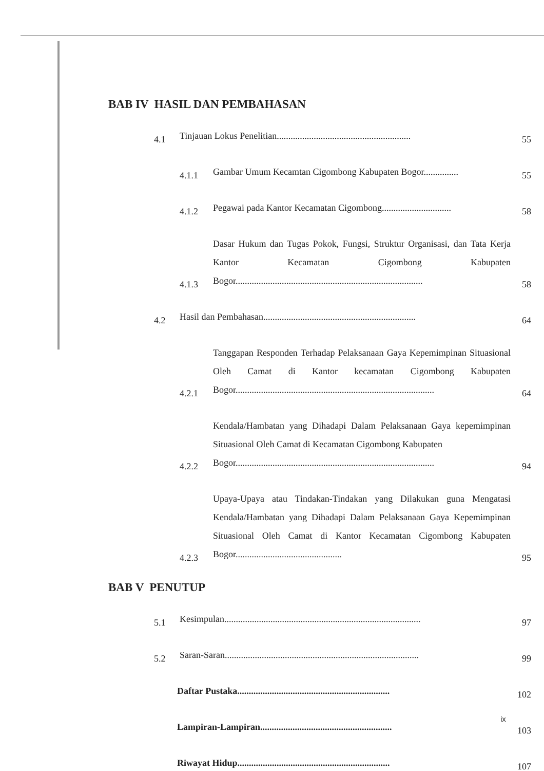BAB IV HASIL DAN PEMBAHASAN
4.1 Tinjauan Lokus Penelitian.......................................................... 55
4.1.1 Gambar Umum Kecamtan Cigombong Kabupaten Bogor............... 55
4.1.2 Pegawai pada Kantor Kecamatan Cigombong.............................. 58
4.1.3 Dasar Hukum dan Tugas Pokok, Fungsi, Struktur Organisasi, dan Tata Kerja Kantor Kecamatan Cigombong Kabupaten Bogor................................................................................. 58
4.2 Hasil dan Pembahasan.................................................................. 64
4.2.1 Tanggapan Responden Terhadap Pelaksanaan Gaya Kepemimpinan Situasional Oleh Camat di Kantor kecamatan Cigombong Kabupaten Bogor...................................................................................... 64
4.2.2 Kendala/Hambatan yang Dihadapi Dalam Pelaksanaan Gaya kepemimpinan Situasional Oleh Camat di Kecamatan Cigombong Kabupaten
Bogor...................................................................................... 94
4.2.3 Upaya-Upaya atau Tindakan-Tindakan yang Dilakukan guna Mengatasi Kendala/Hambatan yang Dihadapi Dalam Pelaksanaan Gaya Kepemimpinan Situasional Oleh Camat di Kantor Kecamatan Cigombong Kabupaten Bogor.............................................. 95
BAB V PENUTUP
5.1 Kesimpulan..................................................................................... 97
5.2 Saran-Saran.................................................................................... 99
Daftar Pustaka.................................................................. 102
Lampiran-Lampiran......................................................... 103
Riwayat Hidup.................................................................. 107
ix